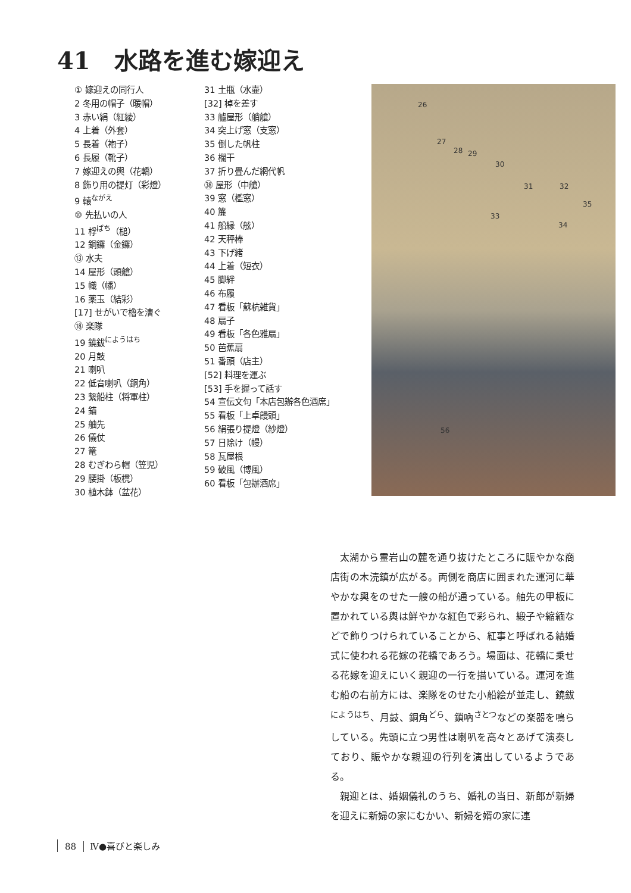41　水路を進む嫁迎え
① 嫁迎えの同行人
2 冬用の帽子（暖帽）
3 赤い絹（紅綾）
4 上着（外套）
5 長着（袍子）
6 長履（靴子）
7 嫁迎えの輿（花轎）
8 飾り用の提灯（彩燈）
9 轅<sup>ながえ</sup>
⑩ 先払いの人
11 桴<sup>ばち</sup>（槌）
12 銅鑼（金鑼）
⑬ 水夫
14 屋形（頭艙）
15 幟（幡）
16 薬玉（結彩）
[17] せがいで櫓を漕ぐ
⑱ 楽隊
19 鐃鈸<sup>にようはち</sup>
20 月鼓
21 喇叭
22 低音喇叭（銅角）
23 繋船柱（将軍柱）
24 錨
25 舳先
26 儀仗
27 篭
28 むぎわら帽（笠児）
29 腰掛（板櫈）
30 植木鉢（盆花）
31 土瓶（水壷）
[32] 棹を差す
33 艫屋形（艄艙）
34 突上げ窓（支窓）
35 倒した帆柱
36 欄干
37 折り畳んだ網代帆
㊳ 屋形（中艙）
39 窓（檻窓）
40 簾
41 船縁（舷）
42 天秤棒
43 下げ緒
44 上着（短衣）
45 脚絆
46 布履
47 看板「蘇杭雑貨」
48 扇子
49 看板「各色雅扇」
50 芭蕉扇
51 番頭（店主）
[52] 料理を運ぶ
[53] 手を握って話す
54 宣伝文句「本店包辦各色酒席」
55 看板「上卓饅頭」
56 絹張り提燈（紗燈）
57 日除け（幔）
58 瓦屋根
59 破風（博風）
60 看板「包辦酒席」
26
27
28 29
30
31 32
35
33
34
56
太湖から霊岩山の麓を通り抜けたところに賑やかな商店街の木涜鎮が広がる。両側を商店に囲まれた運河に華やかな輿をのせた一艘の船が通っている。舳先の甲板に置かれている輿は鮮やかな紅色で彩られ、緞子や縮緬などで飾りつけられていることから、紅事と呼ばれる結婚式に使われる花嫁の花轎であろう。場面は、花轎に乗せる花嫁を迎えにいく親迎の一行を描いている。運河を進む船の右前方には、楽隊をのせた小船絵が並走し、鐃鈸<sup>にようはち</sup>、月鼓、銅角<sup>どら</sup>、鎖吶<sup>さとつ</sup>などの楽器を鳴らしている。先頭に立つ男性は喇叭を高々とあげて演奏しており、賑やかな親迎の行列を演出しているようである。
親迎とは、婚姻儀礼のうち、婚礼の当日、新郎が新婦を迎えに新婦の家にむかい、新婦を婿の家に連
88 Ⅳ●喜びと楽しみ